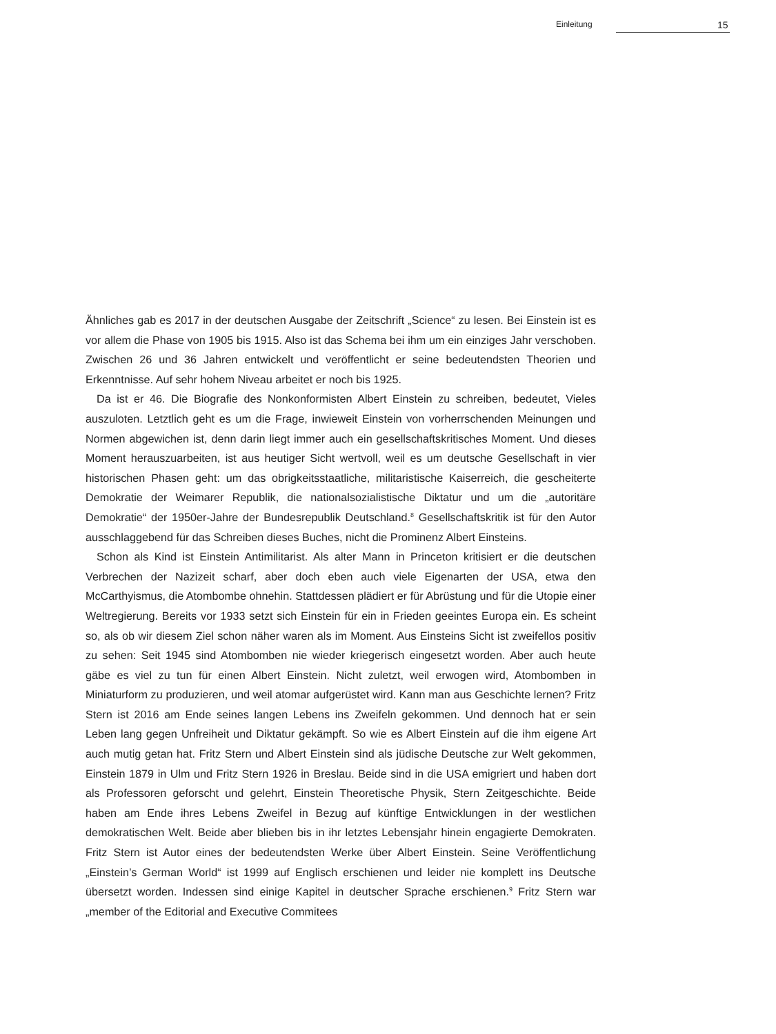Einleitung 15
Ähnliches gab es 2017 in der deutschen Ausgabe der Zeitschrift „Science“ zu lesen. Bei Einstein ist es vor allem die Phase von 1905 bis 1915. Also ist das Schema bei ihm um ein einziges Jahr verschoben. Zwischen 26 und 36 Jahren entwickelt und veröffentlicht er seine bedeutendsten Theorien und Erkenntnisse. Auf sehr hohem Niveau arbeitet er noch bis 1925.
Da ist er 46. Die Biografie des Nonkonformisten Albert Einstein zu schreiben, bedeutet, Vieles auszuloten. Letztlich geht es um die Frage, inwieweit Einstein von vorherrschenden Meinungen und Normen abgewichen ist, denn darin liegt immer auch ein gesellschaftskritisches Moment. Und dieses Moment herauszuarbeiten, ist aus heutiger Sicht wertvoll, weil es um deutsche Gesellschaft in vier historischen Phasen geht: um das obrigkeitsstaatliche, militaristische Kaiserreich, die gescheiterte Demokratie der Weimarer Republik, die nationalsozialistische Diktatur und um die „autoritäre Demokratie“ der 1950er-Jahre der Bundesrepublik Deutschland.<sup>8</sup> Gesellschaftskritik ist für den Autor ausschlaggebend für das Schreiben dieses Buches, nicht die Prominenz Albert Einsteins.
Schon als Kind ist Einstein Antimilitarist. Als alter Mann in Princeton kritisiert er die deutschen Verbrechen der Nazizeit scharf, aber doch eben auch viele Eigenarten der USA, etwa den McCarthyismus, die Atombombe ohnehin. Stattdessen plädiert er für Abrüstung und für die Utopie einer Weltregierung. Bereits vor 1933 setzt sich Einstein für ein in Frieden geeintes Europa ein. Es scheint so, als ob wir diesem Ziel schon näher waren als im Moment. Aus Einsteins Sicht ist zweifellos positiv zu sehen: Seit 1945 sind Atombomben nie wieder kriegerisch eingesetzt worden. Aber auch heute gäbe es viel zu tun für einen Albert Einstein. Nicht zuletzt, weil erwogen wird, Atombomben in Miniaturform zu produzieren, und weil atomar aufgerüstet wird. Kann man aus Geschichte lernen? Fritz Stern ist 2016 am Ende seines langen Lebens ins Zweifeln gekommen. Und dennoch hat er sein Leben lang gegen Unfreiheit und Diktatur gekämpft. So wie es Albert Einstein auf die ihm eigene Art auch mutig getan hat. Fritz Stern und Albert Einstein sind als jüdische Deutsche zur Welt gekommen, Einstein 1879 in Ulm und Fritz Stern 1926 in Breslau. Beide sind in die USA emigriert und haben dort als Professoren geforscht und gelehrt, Einstein Theoretische Physik, Stern Zeitgeschichte. Beide haben am Ende ihres Lebens Zweifel in Bezug auf künftige Entwicklungen in der westlichen demokratischen Welt. Beide aber blieben bis in ihr letztes Lebensjahr hinein engagierte Demokraten. Fritz Stern ist Autor eines der bedeutendsten Werke über Albert Einstein. Seine Veröffentlichung „Einstein’s German World“ ist 1999 auf Englisch erschienen und leider nie komplett ins Deutsche übersetzt worden. Indessen sind einige Kapitel in deutscher Sprache erschienen.<sup>9</sup> Fritz Stern war „member of the Editorial and Executive Commitees